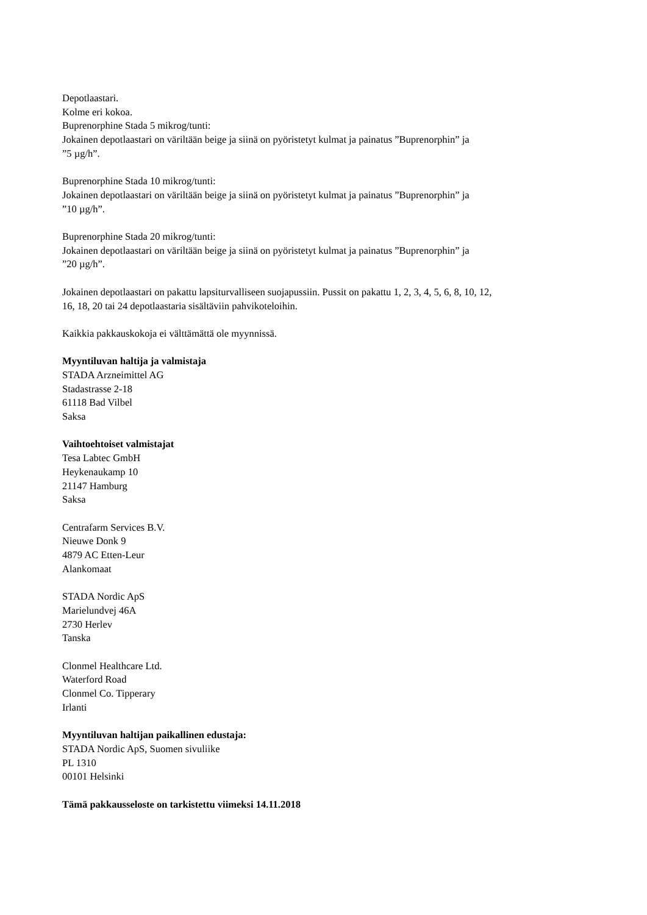Depotlaastari.
Kolme eri kokoa.
Buprenorphine Stada 5 mikrog/tunti:
Jokainen depotlaastari on väriltään beige ja siinä on pyöristetyt kulmat ja painatus ”Buprenorphin” ja
”5 µg/h”.
Buprenorphine Stada 10 mikrog/tunti:
Jokainen depotlaastari on väriltään beige ja siinä on pyöristetyt kulmat ja painatus ”Buprenorphin” ja
”10 µg/h”.
Buprenorphine Stada 20 mikrog/tunti:
Jokainen depotlaastari on väriltään beige ja siinä on pyöristetyt kulmat ja painatus ”Buprenorphin” ja
”20 µg/h”.
Jokainen depotlaastari on pakattu lapsiturvalliseen suojapussiin. Pussit on pakattu 1, 2, 3, 4, 5, 6, 8, 10, 12,
16, 18, 20 tai 24 depotlaastaria sisältäviin pahvikoteloihin.
Kaikkia pakkauskokoja ei välttämättä ole myynnissä.
Myyntiluvan haltija ja valmistaja
STADA Arzneimittel AG
Stadastrasse 2-18
61118 Bad Vilbel
Saksa
Vaihtoehtoiset valmistajat
Tesa Labtec GmbH
Heykenaukamp 10
21147 Hamburg
Saksa
Centrafarm Services B.V.
Nieuwe Donk 9
4879 AC Etten-Leur
Alankomaat
STADA Nordic ApS
Marielundvej 46A
2730 Herlev
Tanska
Clonmel Healthcare Ltd.
Waterford Road
Clonmel Co. Tipperary
Irlanti
Myyntiluvan haltijan paikallinen edustaja:
STADA Nordic ApS, Suomen sivuliike
PL 1310
00101 Helsinki
Tämä pakkausseloste on tarkistettu viimeksi 14.11.2018